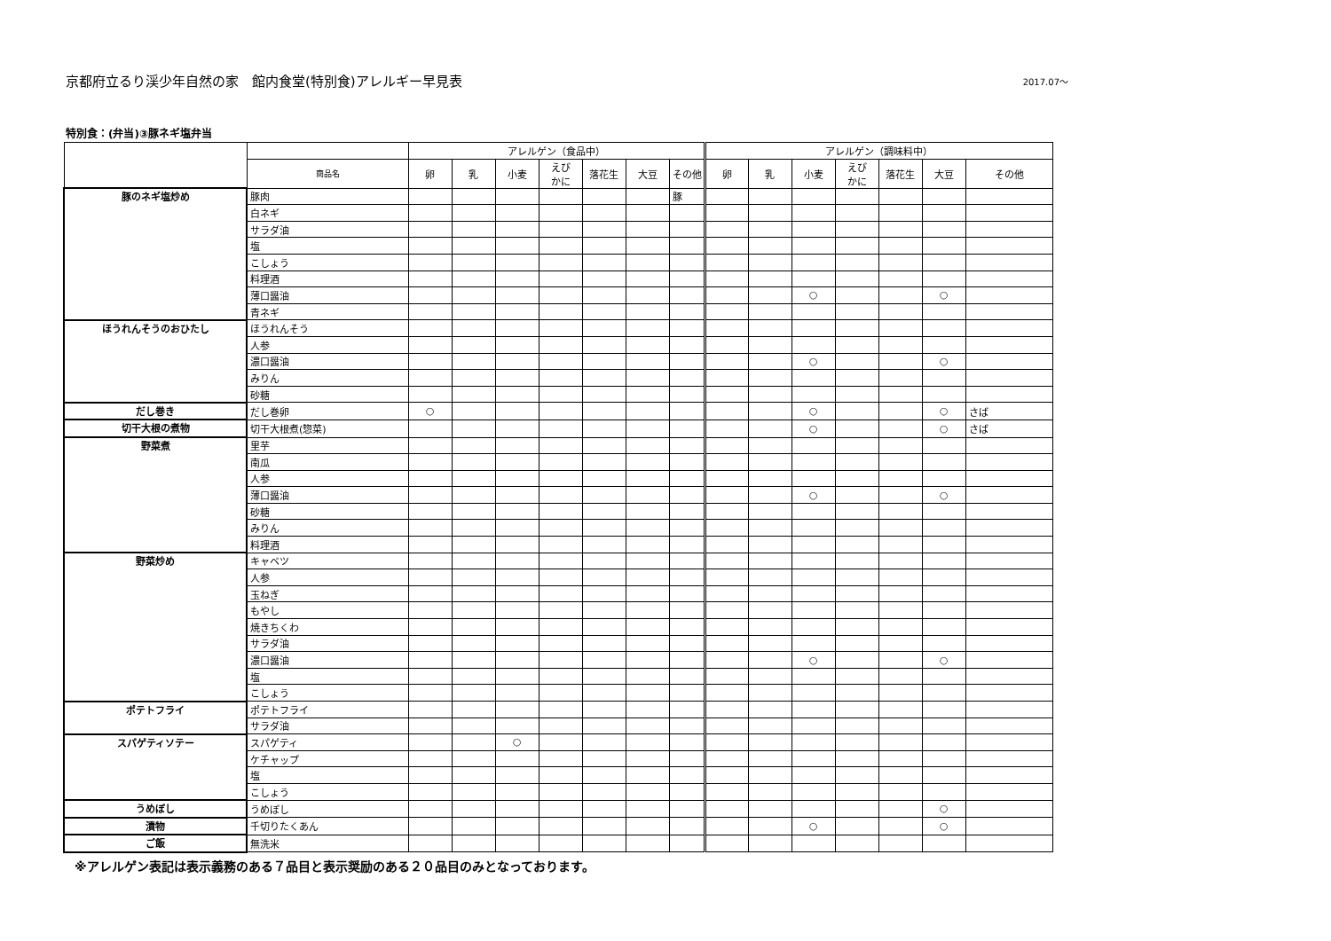京都府立るり渓少年自然の家　館内食堂(特別食)アレルギー早見表 2017.07～
特別食：(弁当)③豚ネギ塩弁当
| | | アレルゲン（食品中） | | | | | | | アレルゲン（調味料中） | | | | | | |
| --- | --- | --- | --- | --- | --- | --- | --- | --- | --- | --- | --- | --- | --- | --- | --- |
| | 商品名 | 卵 | 乳 | 小麦 | えび かに | 落花生 | 大豆 | その他 | 卵 | 乳 | 小麦 | えび かに | 落花生 | 大豆 | その他 |
| 豚のネギ塩炒め | 豚肉 | | | | | | | 豚 | | | | | | | |
| | 白ネギ | | | | | | | | | | | | | | |
| | サラダ油 | | | | | | | | | | | | | | |
| | 塩 | | | | | | | | | | | | | | |
| | こしょう | | | | | | | | | | | | | | |
| | 料理酒 | | | | | | | | | | | | | | |
| | 薄口醤油 | | | | | | | | | | ○ | | | ○ | |
| | 青ネギ | | | | | | | | | | | | | | |
| ほうれんそうのおひたし | ほうれんそう | | | | | | | | | | | | | | |
| | 人参 | | | | | | | | | | | | | | |
| | 濃口醤油 | | | | | | | | | | ○ | | | ○ | |
| | みりん | | | | | | | | | | | | | | |
| | 砂糖 | | | | | | | | | | | | | | |
| だし巻き | だし巻卵 | ○ | | | | | | | | | ○ | | | ○ | さば |
| 切干大根の煮物 | 切干大根煮(惣菜) | | | | | | | | | | ○ | | | ○ | さば |
| 野菜煮 | 里芋 | | | | | | | | | | | | | | |
| | 南瓜 | | | | | | | | | | | | | | |
| | 人参 | | | | | | | | | | | | | | |
| | 薄口醤油 | | | | | | | | | | ○ | | | ○ | |
| | 砂糖 | | | | | | | | | | | | | | |
| | みりん | | | | | | | | | | | | | | |
| | 料理酒 | | | | | | | | | | | | | | |
| 野菜炒め | キャベツ | | | | | | | | | | | | | | |
| | 人参 | | | | | | | | | | | | | | |
| | 玉ねぎ | | | | | | | | | | | | | | |
| | もやし | | | | | | | | | | | | | | |
| | 焼きちくわ | | | | | | | | | | | | | | |
| | サラダ油 | | | | | | | | | | | | | | |
| | 濃口醤油 | | | | | | | | | | ○ | | | ○ | |
| | 塩 | | | | | | | | | | | | | | |
| | こしょう | | | | | | | | | | | | | | |
| ポテトフライ | ポテトフライ | | | | | | | | | | | | | | |
| | サラダ油 | | | | | | | | | | | | | | |
| スパゲティソテー | スパゲティ | | | ○ | | | | | | | | | | | |
| | ケチャップ | | | | | | | | | | | | | | |
| | 塩 | | | | | | | | | | | | | | |
| | こしょう | | | | | | | | | | | | | | |
| うめぼし | うめぼし | | | | | | | | | | | | | ○ | |
| 漬物 | 千切りたくあん | | | | | | | | | | ○ | | | ○ | |
| ご飯 | 無洗米 | | | | | | | | | | | | | | |
※アレルゲン表記は表示義務のある７品目と表示奨励のある２０品目のみとなっております。